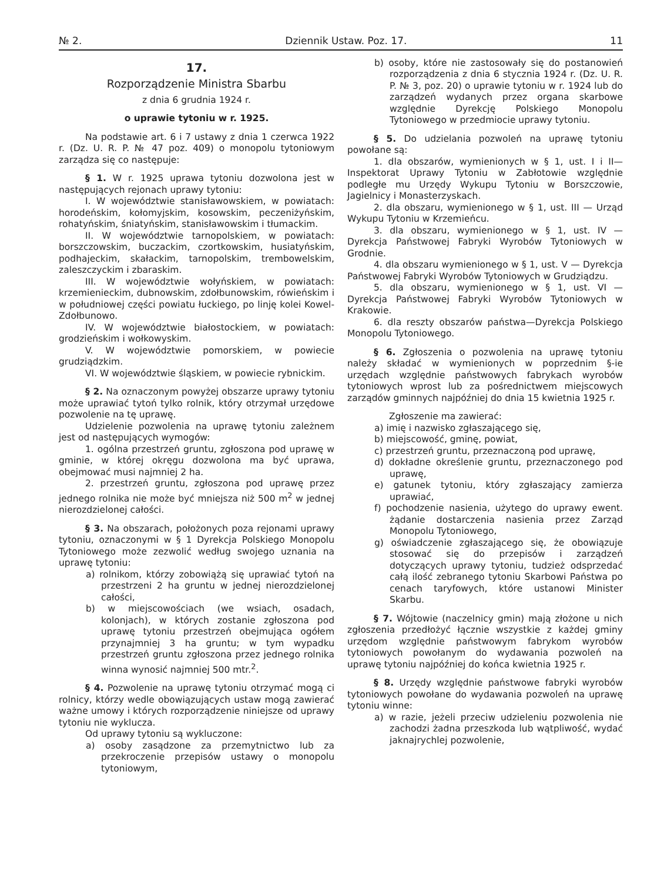№ 2. Dziennik Ustaw. Poz. 17. 11
17.
Rozporządzenie Ministra Sbarbu
z dnia 6 grudnia 1924 r.
o uprawie tytoniu w r. 1925.
Na podstawie art. 6 i 7 ustawy z dnia 1 czerwca 1922 r. (Dz. U. R. P. № 47 poz. 409) o monopolu tytoniowym zarządza się co następuje:
§ 1. W r. 1925 uprawa tytoniu dozwolona jest w następujących rejonach uprawy tytoniu:
I. W województwie stanisławowskiem, w powiatach: horodeńskim, kołomyjskim, kosowskim, peczeniżyńskim, rohatyńskim, śniatyńskim, stanisławowskim i tłumackim.
II. W województwie tarnopolskiem, w powiatach: borszczowskim, buczackim, czortkowskim, husiatyńskim, podhajeckim, skałackim, tarnopolskim, trembowelskim, zaleszczyckim i zbaraskim.
III. W województwie wołyńskiem, w powiatach: krzemienieckim, dubnowskim, zdołbunowskim, rówieńskim i w południowej części powiatu łuckiego, po linję kolei Kowel-Zdołbunowo.
IV. W województwie białostockiem, w powiatach: grodzieńskim i wołkowyskim.
V. W województwie pomorskiem, w powiecie grudziądzkim.
VI. W województwie śląskiem, w powiecie rybnickim.
§ 2. Na oznaczonym powyżej obszarze uprawy tytoniu może uprawiać tytoń tylko rolnik, który otrzymał urzędowe pozwolenie na tę uprawę.
Udzielenie pozwolenia na uprawę tytoniu zależnem jest od następujących wymogów:
1. ogólna przestrzeń gruntu, zgłoszona pod uprawę w gminie, w której okręgu dozwolona ma być uprawa, obejmować musi najmniej 2 ha.
2. przestrzeń gruntu, zgłoszona pod uprawę przez jednego rolnika nie może być mniejsza niż 500 m<sup>2</sup> w jednej nierozdzielonej całości.
§ 3. Na obszarach, położonych poza rejonami uprawy tytoniu, oznaczonymi w § 1 Dyrekcja Polskiego Monopolu Tytoniowego może zezwolić według swojego uznania na uprawę tytoniu:
a) rolnikom, którzy zobowiążą się uprawiać tytoń na przestrzeni 2 ha gruntu w jednej nierozdzielonej całości,
b) w miejscowościach (we wsiach, osadach, kolonjach), w których zostanie zgłoszona pod uprawę tytoniu przestrzeń obejmująca ogółem przynajmniej 3 ha gruntu; w tym wypadku przestrzeń gruntu zgłoszona przez jednego rolnika winna wynosić najmniej 500 mtr.<sup>2</sup>.
§ 4. Pozwolenie na uprawę tytoniu otrzymać mogą ci rolnicy, którzy wedle obowiązujących ustaw mogą zawierać ważne umowy i których rozporządzenie niniejsze od uprawy tytoniu nie wyklucza.
Od uprawy tytoniu są wykluczone:
a) osoby zasądzone za przemytnictwo lub za przekroczenie przepisów ustawy o monopolu tytoniowym,
b) osoby, które nie zastosowały się do postanowień rozporządzenia z dnia 6 stycznia 1924 r. (Dz. U. R. P. № 3, poz. 20) o uprawie tytoniu w r. 1924 lub do zarządzeń wydanych przez organa skarbowe względnie Dyrekcję Polskiego Monopolu Tytoniowego w przedmiocie uprawy tytoniu.
§ 5. Do udzielania pozwoleń na uprawę tytoniu powołane są:
1. dla obszarów, wymienionych w § 1, ust. I i II— Inspektorat Uprawy Tytoniu w Zabłotowie względnie podległe mu Urzędy Wykupu Tytoniu w Borszczowie, Jagielnicy i Monasterzyskach.
2. dla obszaru, wymienionego w § 1, ust. III — Urząd Wykupu Tytoniu w Krzemieńcu.
3. dla obszaru, wymienionego w § 1, ust. IV — Dyrekcja Państwowej Fabryki Wyrobów Tytoniowych w Grodnie.
4. dla obszaru wymienionego w § 1, ust. V — Dyrekcja Państwowej Fabryki Wyrobów Tytoniowych w Grudziądzu.
5. dla obszaru, wymienionego w § 1, ust. VI — Dyrekcja Państwowej Fabryki Wyrobów Tytoniowych w Krakowie.
6. dla reszty obszarów państwa—Dyrekcja Polskiego Monopolu Tytoniowego.
§ 6. Zgłoszenia o pozwolenia na uprawę tytoniu należy składać w wymienionych w poprzednim §-ie urzędach względnie państwowych fabrykach wyrobów tytoniowych wprost lub za pośrednictwem miejscowych zarządów gminnych najpóźniej do dnia 15 kwietnia 1925 r.
Zgłoszenie ma zawierać:
a) imię i nazwisko zgłaszającego się,
b) miejscowość, gminę, powiat,
c) przestrzeń gruntu, przeznaczoną pod uprawę,
d) dokładne określenie gruntu, przeznaczonego pod uprawę,
e) gatunek tytoniu, który zgłaszający zamierza uprawiać,
f) pochodzenie nasienia, użytego do uprawy ewent. żądanie dostarczenia nasienia przez Zarząd Monopolu Tytoniowego,
g) oświadczenie zgłaszającego się, że obowiązuje stosować się do przepisów i zarządzeń dotyczących uprawy tytoniu, tudzież odsprzedać całą ilość zebranego tytoniu Skarbowi Państwa po cenach taryfowych, które ustanowi Minister Skarbu.
§ 7. Wójtowie (naczelnicy gmin) mają złożone u nich zgłoszenia przedłożyć łącznie wszystkie z każdej gminy urzędom względnie państwowym fabrykom wyrobów tytoniowych powołanym do wydawania pozwoleń na uprawę tytoniu najpóźniej do końca kwietnia 1925 r.
§ 8. Urzędy względnie państwowe fabryki wyrobów tytoniowych powołane do wydawania pozwoleń na uprawę tytoniu winne:
a) w razie, jeżeli przeciw udzieleniu pozwolenia nie zachodzi żadna przeszkoda lub wątpliwość, wydać jaknajrychlej pozwolenie,